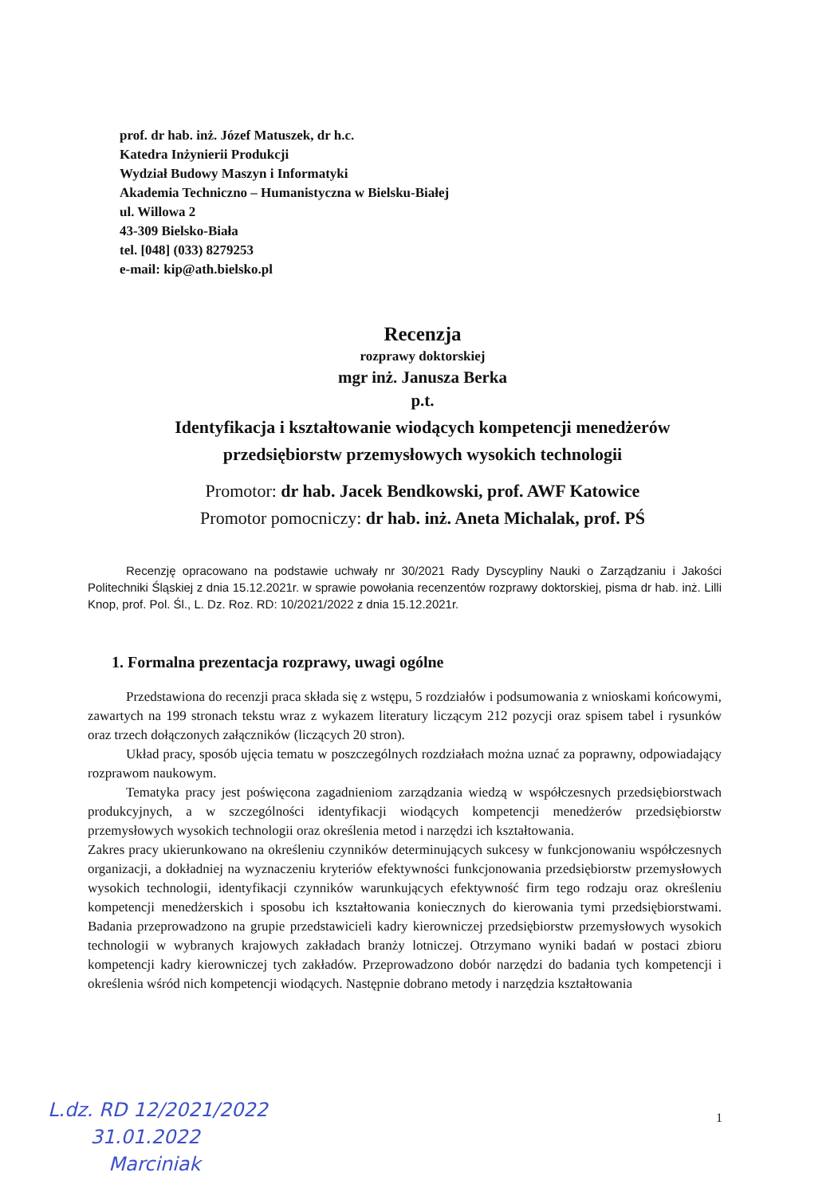prof. dr hab. inż. Józef Matuszek, dr h.c.
Katedra Inżynierii Produkcji
Wydział Budowy Maszyn i Informatyki
Akademia Techniczno – Humanistyczna w Bielsku-Białej
ul. Willowa 2
43-309 Bielsko-Biała
tel. [048] (033) 8279253
e-mail: kip@ath.bielsko.pl
Recenzja
rozprawy doktorskiej
mgr inż. Janusza Berka
p.t.
Identyfikacja i kształtowanie wiodących kompetencji menedżerów
przedsiębiorstw przemysłowych wysokich technologii
Promotor: dr hab. Jacek Bendkowski, prof. AWF Katowice
Promotor pomocniczy: dr hab. inż. Aneta Michalak, prof. PŚ
Recenzję opracowano na podstawie uchwały nr 30/2021 Rady Dyscypliny Nauki o Zarządzaniu i Jakości Politechniki Śląskiej z dnia 15.12.2021r. w sprawie powołania recenzentów rozprawy doktorskiej, pisma dr hab. inż. Lilli Knop, prof. Pol. Śl., L. Dz. Roz. RD: 10/2021/2022 z dnia 15.12.2021r.
1. Formalna prezentacja rozprawy, uwagi ogólne
Przedstawiona do recenzji praca składa się z wstępu, 5 rozdziałów i podsumowania z wnioskami końcowymi, zawartych na 199 stronach tekstu wraz z wykazem literatury liczącym 212 pozycji oraz spisem tabel i rysunków oraz trzech dołączonych załączników (liczących 20 stron).
Układ pracy, sposób ujęcia tematu w poszczególnych rozdziałach można uznać za poprawny, odpowiadający rozprawom naukowym.
Tematyka pracy jest poświęcona zagadnieniom zarządzania wiedzą w współczesnych przedsiębiorstwach produkcyjnych, a w szczególności identyfikacji wiodących kompetencji menedżerów przedsiębiorstw przemysłowych wysokich technologii oraz określenia metod i narzędzi ich kształtowania.
Zakres pracy ukierunkowano na określeniu czynników determinujących sukcesy w funkcjonowaniu współczesnych organizacji, a dokładniej na wyznaczeniu kryteriów efektywności funkcjonowania przedsiębiorstw przemysłowych wysokich technologii, identyfikacji czynników warunkujących efektywność firm tego rodzaju oraz określeniu kompetencji menedżerskich i sposobu ich kształtowania koniecznych do kierowania tymi przedsiębiorstwami. Badania przeprowadzono na grupie przedstawicieli kadry kierowniczej przedsiębiorstw przemysłowych wysokich technologii w wybranych krajowych zakładach branży lotniczej. Otrzymano wyniki badań w postaci zbioru kompetencji kadry kierowniczej tych zakładów. Przeprowadzono dobór narzędzi do badania tych kompetencji i określenia wśród nich kompetencji wiodących. Następnie dobrano metody i narzędzia kształtowania
1
L.dz. RD 12/2021/2022
31.01.2022
Marciniak